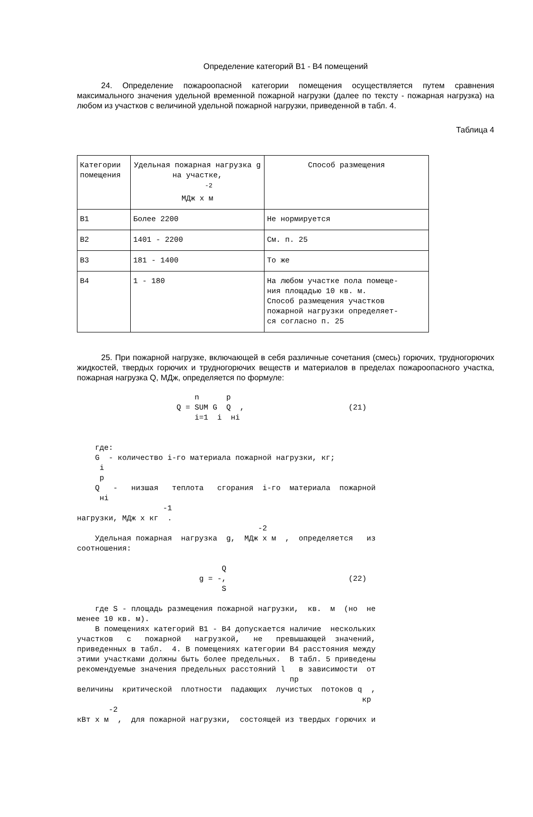Определение категорий В1 - В4 помещений
24. Определение пожароопасной категории помещения осуществляется путем сравнения максимального значения удельной временной пожарной нагрузки (далее по тексту - пожарная нагрузка) на любом из участков с величиной удельной пожарной нагрузки, приведенной в табл. 4.
Таблица 4
| Категории помещения | Удельная пожарная нагрузка g на участке, <sup>-2</sup> МДж x м | Способ размещения |
| --- | --- | --- |
| В1 | Более 2200 | Не нормируется |
| В2 | 1401 - 2200 | См. п. 25 |
| В3 | 181 - 1400 | То же |
| В4 | 1 - 180 | На любом участке пола помеще- ния площадью 10 кв. м. Способ размещения участков пожарной нагрузки определяет- ся согласно п. 25 |
25. При пожарной нагрузке, включающей в себя различные сочетания (смесь) горючих, трудногорючих жидкостей, твердых горючих и трудногорючих веществ и материалов в пределах пожароопасного участка, пожарная нагрузка Q, МДж, определяется по формуле:
                          n      p
                      Q = SUM G  Q  ,                       (21)
                          i=1  i  нi


    где:
    G  - количество i-го материала пожарной нагрузки, кг;
     i
     p
    Q   -   низшая   теплота   сгорания  i-го  материала  пожарной
     нi
                   -1
нагрузки, МДж x кг  .
                                        -2
    Удельная пожарная  нагрузка  g,  МДж x м  ,  определяется   из
соотношения:

                                Q
                           g = -,                           (22)
                                S

    где S - площадь размещения пожарной нагрузки,  кв.  м  (но  не
менее 10 кв. м).
    В помещениях категорий В1 - В4 допускается наличие  нескольких
участков   с   пожарной   нагрузкой,   не   превышающей  значений,
приведенных в табл.  4. В помещениях категории В4 расстояния между
этими участками должны быть более предельных.  В табл. 5 приведены
рекомендуемые значения предельных расстояний l   в зависимости  от
                                               пр
величины  критической  плотности  падающих  лучистых  потоков q  ,
                                                               кр
       -2
кВт x м  ,  для пожарной нагрузки,  состоящей из твердых горючих и